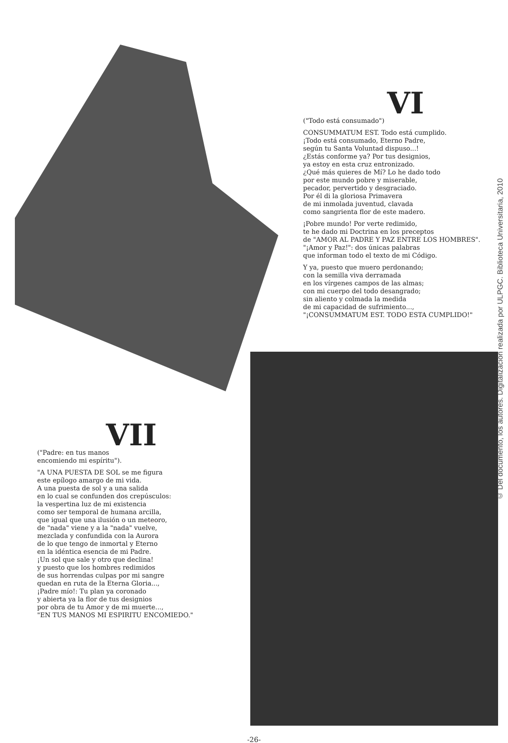VI
("Todo está consumado")
CONSUMMATUM EST. Todo está cumplido.
¡Todo está consumado, Eterno Padre,
según tu Santa Voluntad dispuso...!
¿Estás conforme ya? Por tus designios,
ya estoy en esta cruz entronizado.
¿Qué más quieres de Mí? Lo he dado todo
por este mundo pobre y miserable,
pecador, pervertido y desgraciado.
Por él di la gloriosa Primavera
de mi inmolada juventud, clavada
como sangrienta flor de este madero.
¡Pobre mundo! Por verte redimido,
te he dado mi Doctrina en los preceptos
de "AMOR AL PADRE Y PAZ ENTRE LOS HOMBRES".
"¡Amor y Paz!": dos únicas palabras
que informan todo el texto de mi Código.
Y ya, puesto que muero perdonando;
con la semilla viva derramada
en los vírgenes campos de las almas;
con mi cuerpo del todo desangrado;
sin aliento y colmada la medida
de mi capacidad de sufrimiento...,
"¡CONSUMMATUM EST. TODO ESTA CUMPLIDO!"
VII
("Padre: en tus manos
encomiendo mi espíritu").
"A UNA PUESTA DE SOL se me figura
este epílogo amargo de mi vida.
A una puesta de sol y a una salida
en lo cual se confunden dos crepúsculos:
la vespertina luz de mi existencia
como ser temporal de humana arcilla,
que igual que una ilusión o un meteoro,
de "nada" viene y a la "nada" vuelve,
mezclada y confundida con la Aurora
de lo que tengo de inmortal y Eterno
en la idéntica esencia de mi Padre.
¡Un sol que sale y otro que declina!
y puesto que los hombres redimidos
de sus horrendas culpas por mi sangre
quedan en ruta de la Eterna Gloria...,
¡Padre mío!: Tu plan ya coronado
y abierta ya la flor de tus designios
por obra de tu Amor y de mi muerte...,
"EN TUS MANOS MI ESPIRITU ENCOMIEDO."
-26-
© Del documento, los autores. Digitalización realizada por ULPGC. Biblioteca Universitaria, 2010